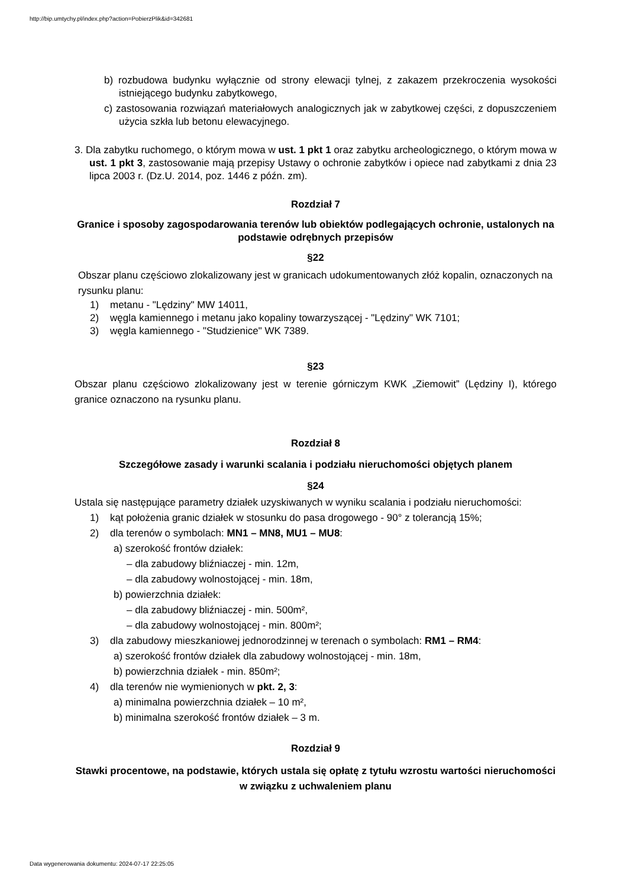http://bip.umtychy.pl/index.php?action=PobierzPlik&id=342681
b) rozbudowa budynku wyłącznie od strony elewacji tylnej, z zakazem przekroczenia wysokości istniejącego budynku zabytkowego,
c) zastosowania rozwiązań materiałowych analogicznych jak w zabytkowej części, z dopuszczeniem użycia szkła lub betonu elewacyjnego.
3. Dla zabytku ruchomego, o którym mowa w ust. 1 pkt 1 oraz zabytku archeologicznego, o którym mowa w ust. 1 pkt 3, zastosowanie mają przepisy Ustawy o ochronie zabytków i opiece nad zabytkami z dnia 23 lipca 2003 r. (Dz.U. 2014, poz. 1446 z późn. zm).
Rozdział 7
Granice i sposoby zagospodarowania terenów lub obiektów podlegających ochronie, ustalonych na podstawie odrębnych przepisów
§22
Obszar planu częściowo zlokalizowany jest w granicach udokumentowanych złóż kopalin, oznaczonych na rysunku planu:
1) metanu - "Lędziny" MW 14011,
2) węgla kamiennego i metanu jako kopaliny towarzyszącej - "Lędziny" WK 7101;
3) węgla kamiennego - "Studzienice" WK 7389.
§23
Obszar planu częściowo zlokalizowany jest w terenie górniczym KWK „Ziemowit” (Lędziny I), którego granice oznaczono na rysunku planu.
Rozdział 8
Szczegółowe zasady i warunki scalania i podziału nieruchomości objętych planem
§24
Ustala się następujące parametry działek uzyskiwanych w wyniku scalania i podziału nieruchomości:
1) kąt położenia granic działek w stosunku do pasa drogowego - 90° z tolerancją 15%;
2) dla terenów o symbolach: MN1 – MN8, MU1 – MU8:
a) szerokość frontów działek:
– dla zabudowy bliźniaczej - min. 12m,
– dla zabudowy wolnostojącej - min. 18m,
b) powierzchnia działek:
– dla zabudowy bliźniaczej - min. 500m²,
– dla zabudowy wolnostojącej - min. 800m²;
3) dla zabudowy mieszkaniowej jednorodzinnej w terenach o symbolach: RM1 – RM4:
a) szerokość frontów działek dla zabudowy wolnostojącej - min. 18m,
b) powierzchnia działek - min. 850m²;
4) dla terenów nie wymienionych w pkt. 2, 3:
a) minimalna powierzchnia działek – 10 m²,
b) minimalna szerokość frontów działek – 3 m.
Rozdział 9
Stawki procentowe, na podstawie, których ustala się opłatę z tytułu wzrostu wartości nieruchomości w związku z uchwaleniem planu
Data wygenerowania dokumentu: 2024-07-17 22:25:05